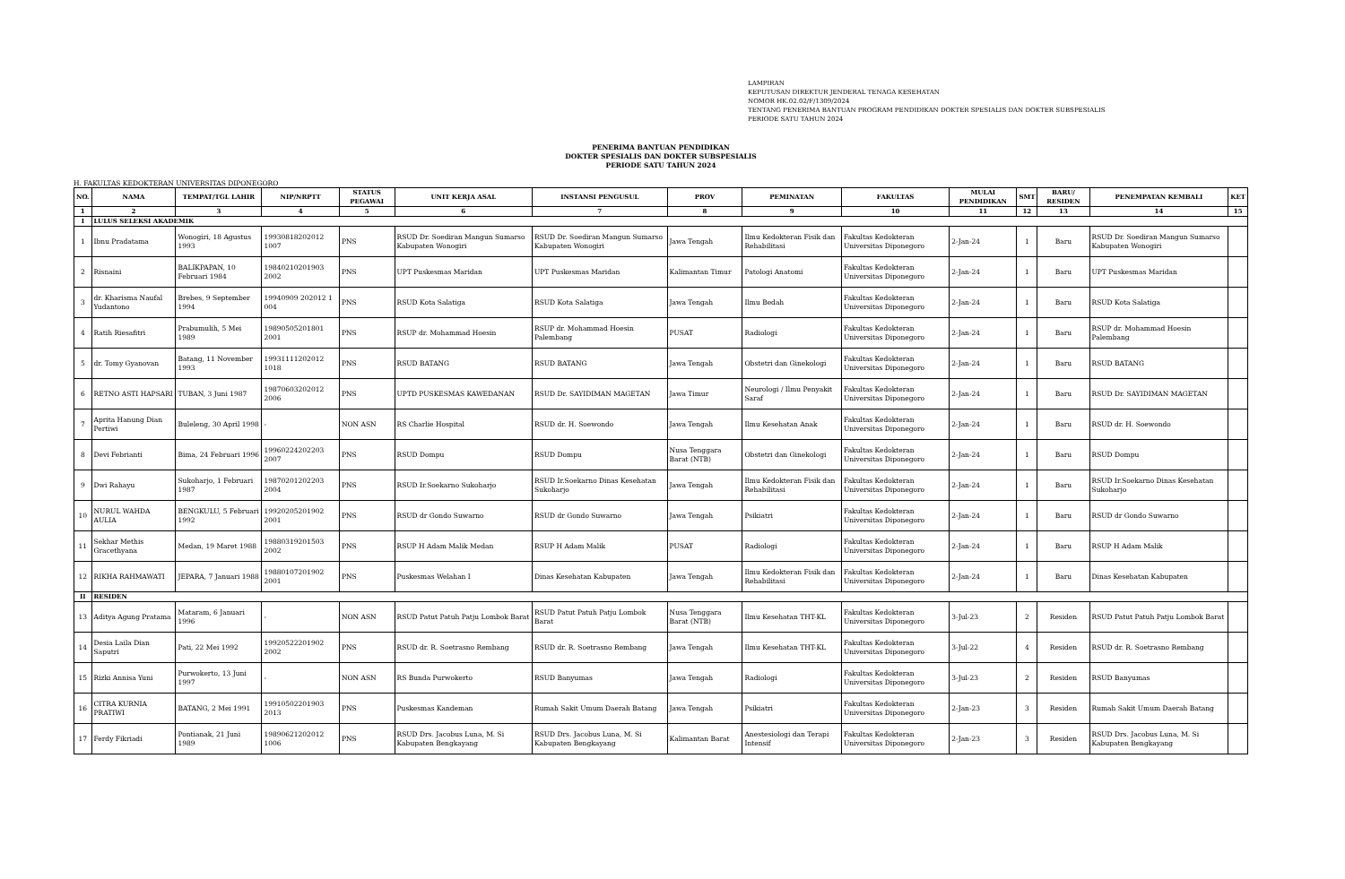LAMPIRAN
KEPUTUSAN DIREKTUR JENDERAL TENAGA KESEHATAN
NOMOR HK.02.02/F/1309/2024
TENTANG PENERIMA BANTUAN PROGRAM PENDIDIKAN DOKTER SPESIALIS DAN DOKTER SUBSPESIALIS
PERIODE SATU TAHUN 2024
PENERIMA BANTUAN PENDIDIKAN
DOKTER SPESIALIS DAN DOKTER SUBSPESIALIS
PERIODE SATU TAHUN 2024
H. FAKULTAS KEDOKTERAN UNIVERSITAS DIPONEGORO
| NO. | NAMA | TEMPAT/TGL LAHIR | NIP/NRPTT | STATUS PEGAWAI | UNIT KERJA ASAL | INSTANSI PENGUSUL | PROV | PEMINATAN | FAKULTAS | MULAI PENDIDIKAN | SMT | BARU/ RESIDEN | PENEMPATAN KEMBALI | KET |
| --- | --- | --- | --- | --- | --- | --- | --- | --- | --- | --- | --- | --- | --- | --- |
| 1 | 2 | 3 | 4 | 5 | 6 | 7 | 8 | 9 | 10 | 11 | 12 | 13 | 14 | 15 |
| I | LULUS SELEKSI AKADEMIK | | | | | | | | | | | | | |
| 1 | Ibnu Pradatama | Wonogiri, 18 Agustus 1993 | 19930818202012 1007 | PNS | RSUD Dr. Soediran Mangun Sumarso Kabupaten Wonogiri | RSUD Dr. Soediran Mangun Sumarso Kabupaten Wonogiri | Jawa Tengah | Ilmu Kedokteran Fisik dan Rehabilitasi | Fakultas Kedokteran Universitas Diponegoro | 2-Jan-24 | 1 | Baru | RSUD Dr. Soediran Mangun Sumarso Kabupaten Wonogiri | |
| 2 | Risnaini | BALIKPAPAN, 10 Februari 1984 | 19840210201903 2002 | PNS | UPT Puskesmas Maridan | UPT Puskesmas Maridan | Kalimantan Timur | Patologi Anatomi | Fakultas Kedokteran Universitas Diponegoro | 2-Jan-24 | 1 | Baru | UPT Puskesmas Maridan | |
| 3 | dr. Kharisma Naufal Yudantono | Brebes, 9 September 1994 | 19940909 202012 1 004 | PNS | RSUD Kota Salatiga | RSUD Kota Salatiga | Jawa Tengah | Ilmu Bedah | Fakultas Kedokteran Universitas Diponegoro | 2-Jan-24 | 1 | Baru | RSUD Kota Salatiga | |
| 4 | Ratih Riesafitri | Prabumulih, 5 Mei 1989 | 19890505201801 2001 | PNS | RSUP dr. Mohammad Hoesin | RSUP dr. Mohammad Hoesin Palembang | PUSAT | Radiologi | Fakultas Kedokteran Universitas Diponegoro | 2-Jan-24 | 1 | Baru | RSUP dr. Mohammad Hoesin Palembang | |
| 5 | dr. Tomy Gyanovan | Batang, 11 November 1993 | 19931111202012 1018 | PNS | RSUD BATANG | RSUD BATANG | Jawa Tengah | Obstetri dan Ginekologi | Fakultas Kedokteran Universitas Diponegoro | 2-Jan-24 | 1 | Baru | RSUD BATANG | |
| 6 | RETNO ASTI HAPSARI | TUBAN, 3 Juni 1987 | 19870603202012 2006 | PNS | UPTD PUSKESMAS KAWEDANAN | RSUD Dr. SAYIDIMAN MAGETAN | Jawa Timur | Neurologi / Ilmu Penyakit Saraf | Fakultas Kedokteran Universitas Diponegoro | 2-Jan-24 | 1 | Baru | RSUD Dr. SAYIDIMAN MAGETAN | |
| 7 | Aprita Hanung Dian Pertiwi | Buleleng, 30 April 1998 | - | NON ASN | RS Charlie Hospital | RSUD dr. H. Soewondo | Jawa Tengah | Ilmu Kesehatan Anak | Fakultas Kedokteran Universitas Diponegoro | 2-Jan-24 | 1 | Baru | RSUD dr. H. Soewondo | |
| 8 | Devi Febrianti | Bima, 24 Februari 1996 | 19960224202203 2007 | PNS | RSUD Dompu | RSUD Dompu | Nusa Tenggara Barat (NTB) | Obstetri dan Ginekologi | Fakultas Kedokteran Universitas Diponegoro | 2-Jan-24 | 1 | Baru | RSUD Dompu | |
| 9 | Dwi Rahayu | Sukoharjo, 1 Februari 1987 | 19870201202203 2004 | PNS | RSUD Ir.Soekarno Sukoharjo | RSUD Ir.Soekarno Dinas Kesehatan Sukoharjo | Jawa Tengah | Ilmu Kedokteran Fisik dan Rehabilitasi | Fakultas Kedokteran Universitas Diponegoro | 2-Jan-24 | 1 | Baru | RSUD Ir.Soekarno Dinas Kesehatan Sukoharjo | |
| 10 | NURUL WAHDA AULIA | BENGKULU, 5 Februari 1992 | 19920205201902 2001 | PNS | RSUD dr Gondo Suwarno | RSUD dr Gondo Suwarno | Jawa Tengah | Psikiatri | Fakultas Kedokteran Universitas Diponegoro | 2-Jan-24 | 1 | Baru | RSUD dr Gondo Suwarno | |
| 11 | Sekhar Methis Gracethyana | Medan, 19 Maret 1988 | 19880319201503 2002 | PNS | RSUP H Adam Malik Medan | RSUP H Adam Malik | PUSAT | Radiologi | Fakultas Kedokteran Universitas Diponegoro | 2-Jan-24 | 1 | Baru | RSUP H Adam Malik | |
| 12 | RIKHA RAHMAWATI | JEPARA, 7 Januari 1988 | 19880107201902 2001 | PNS | Puskesmas Welahan I | Dinas Kesehatan Kabupaten | Jawa Tengah | Ilmu Kedokteran Fisik dan Rehabilitasi | Fakultas Kedokteran Universitas Diponegoro | 2-Jan-24 | 1 | Baru | Dinas Kesehatan Kabupaten | |
| II | RESIDEN | | | | | | | | | | | | | |
| 13 | Aditya Agung Pratama | Mataram, 6 Januari 1996 | - | NON ASN | RSUD Patut Patuh Patju Lombok Barat | RSUD Patut Patuh Patju Lombok Barat | Nusa Tenggara Barat (NTB) | Ilmu Kesehatan THT-KL | Fakultas Kedokteran Universitas Diponegoro | 3-Jul-23 | 2 | Residen | RSUD Patut Patuh Patju Lombok Barat | |
| 14 | Desia Laila Dian Saputri | Pati, 22 Mei 1992 | 19920522201902 2002 | PNS | RSUD dr. R. Soetrasno Rembang | RSUD dr. R. Soetrasno Rembang | Jawa Tengah | Ilmu Kesehatan THT-KL | Fakultas Kedokteran Universitas Diponegoro | 3-Jul-22 | 4 | Residen | RSUD dr. R. Soetrasno Rembang | |
| 15 | Rizki Annisa Yuni | Purwokerto, 13 Juni 1997 | - | NON ASN | RS Bunda Purwokerto | RSUD Banyumas | Jawa Tengah | Radiologi | Fakultas Kedokteran Universitas Diponegoro | 3-Jul-23 | 2 | Residen | RSUD Banyumas | |
| 16 | CITRA KURNIA PRATIWI | BATANG, 2 Mei 1991 | 19910502201903 2013 | PNS | Puskesmas Kandeman | Rumah Sakit Umum Daerah Batang | Jawa Tengah | Psikiatri | Fakultas Kedokteran Universitas Diponegoro | 2-Jan-23 | 3 | Residen | Rumah Sakit Umum Daerah Batang | |
| 17 | Ferdy Fikriadi | Pontianak, 21 Juni 1989 | 19890621202012 1006 | PNS | RSUD Drs. Jacobus Luna, M. Si Kabupaten Bengkayang | RSUD Drs. Jacobus Luna, M. Si Kabupaten Bengkayang | Kalimantan Barat | Anestesiologi dan Terapi Intensif | Fakultas Kedokteran Universitas Diponegoro | 2-Jan-23 | 3 | Residen | RSUD Drs. Jacobus Luna, M. Si Kabupaten Bengkayang | |